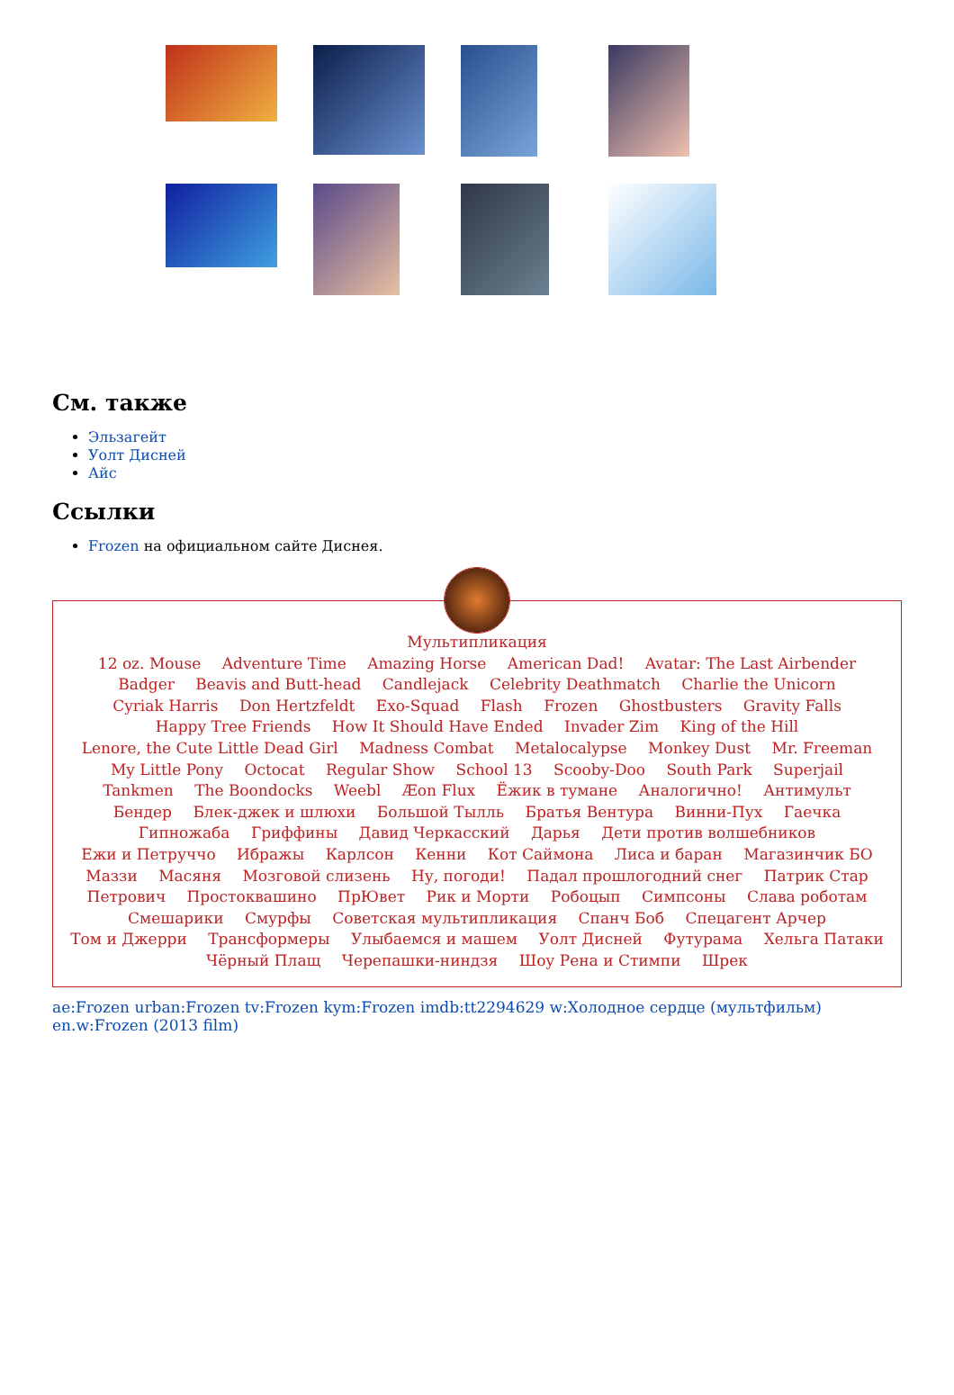См. также
Эльзагейт
Уолт Дисней
Айс
Ссылки
Frozen на официальном сайте Диснея.
Мультипликация
12 oz. Mouse Adventure Time Amazing Horse American Dad! Avatar: The Last Airbender Badger Beavis and Butt-head Candlejack Celebrity Deathmatch Charlie the Unicorn Cyriak Harris Don Hertzfeldt Exo-Squad Flash Frozen Ghostbusters Gravity Falls Happy Tree Friends How It Should Have Ended Invader Zim King of the Hill Lenore, the Cute Little Dead Girl Madness Combat Metalocalypse Monkey Dust Mr. Freeman My Little Pony Octocat Regular Show School 13 Scooby-Doo South Park Superjail Tankmen The Boondocks Weebl Æon Flux Ёжик в тумане Аналогично! Антимульт Бендер Блек-джек и шлюхи Большой Тылль Братья Вентура Винни-Пух Гаечка Гипножаба Гриффины Давид Черкасский Дарья Дети против волшебников Ежи и Петруччо Ибражы Карлсон Кенни Кот Саймона Лиса и баран Магазинчик БО Маззи Масяня Мозговой слизень Ну, погоди! Падал прошлогодний снег Патрик Стар Петрович Простоквашино ПрЮвет Рик и Морти Робоцып Симпсоны Слава роботам Смешарики Смурфы Советская мультипликация Спанч Боб Спецагент Арчер Том и Джерри Трансформеры Улыбаемся и машем Уолт Дисней Футурама Хельга Патаки Чёрный Плащ Черепашки-ниндзя Шоу Рена и Стимпи Шрек
ae:Frozen urban:Frozen tv:Frozen kym:Frozen imdb:tt2294629 w:Холодное сердце (мультфильм) en.w:Frozen (2013 film)